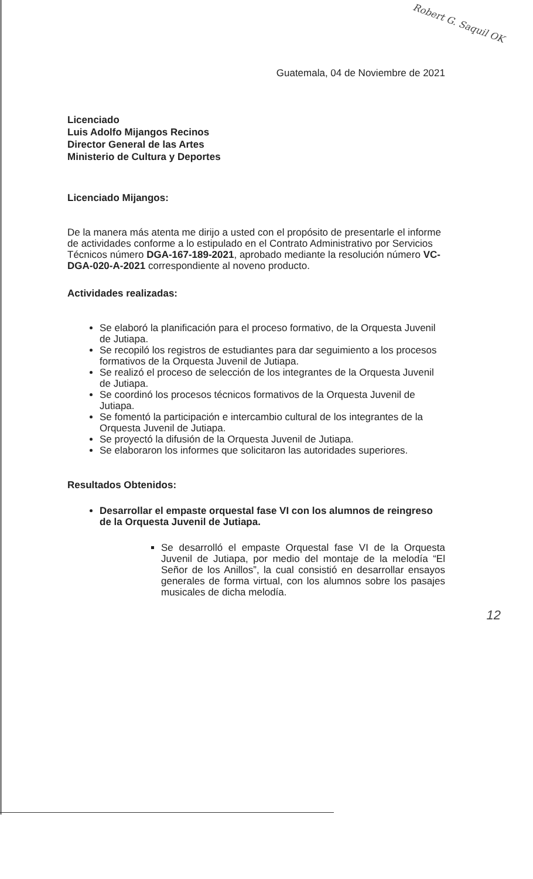Robert G. Saquil OK
Guatemala, 04 de Noviembre de 2021
Licenciado
Luis Adolfo Mijangos Recinos
Director General de las Artes
Ministerio de Cultura y Deportes
Licenciado Mijangos:
De la manera más atenta me dirijo a usted con el propósito de presentarle el informe de actividades conforme a lo estipulado en el Contrato Administrativo por Servicios Técnicos número DGA-167-189-2021, aprobado mediante la resolución número VC-DGA-020-A-2021 correspondiente al noveno producto.
Actividades realizadas:
Se elaboró la planificación para el proceso formativo, de la Orquesta Juvenil de Jutiapa.
Se recopiló los registros de estudiantes para dar seguimiento a los procesos formativos de la Orquesta Juvenil de Jutiapa.
Se realizó el proceso de selección de los integrantes de la Orquesta Juvenil de Jutiapa.
Se coordinó los procesos técnicos formativos de la Orquesta Juvenil de Jutiapa.
Se fomentó la participación e intercambio cultural de los integrantes de la Orquesta Juvenil de Jutiapa.
Se proyectó la difusión de la Orquesta Juvenil de Jutiapa.
Se elaboraron los informes que solicitaron las autoridades superiores.
Resultados Obtenidos:
Desarrollar el empaste orquestal fase VI con los alumnos de reingreso de la Orquesta Juvenil de Jutiapa.
Se desarrolló el empaste Orquestal fase VI de la Orquesta Juvenil de Jutiapa, por medio del montaje de la melodía “El Señor de los Anillos”, la cual consistió en desarrollar ensayos generales de forma virtual, con los alumnos sobre los pasajes musicales de dicha melodía.
12